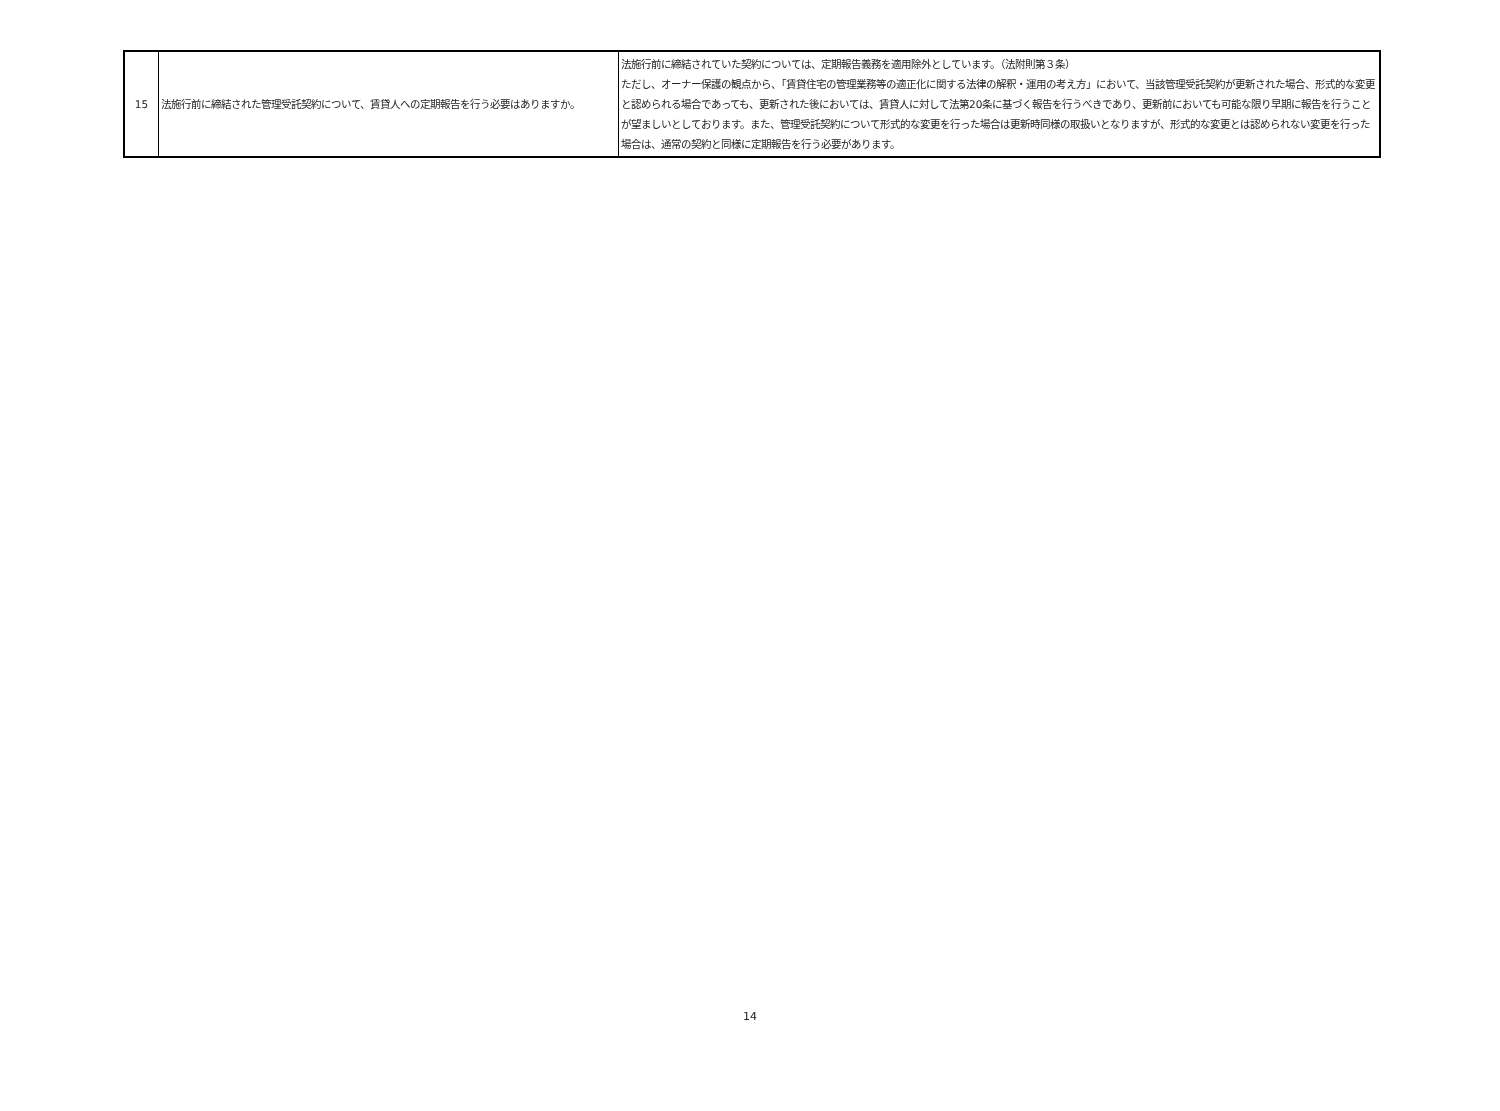| 15 | 法施行前に締結された管理受託契約について、賃貸人への定期報告を行う必要はありますか。 | 法施行前に締結されていた契約については、定期報告義務を適用除外としています。（法附則第３条） ただし、オーナー保護の観点から、「賃貸住宅の管理業務等の適正化に関する法律の解釈・運用の考え方」において、当該管理受託契約が更新された場合、形式的な変更と認められる場合であっても、更新された後においては、賃貸人に対して法第20条に基づく報告を行うべきであり、更新前においても可能な限り早期に報告を行うことが望ましいとしております。また、管理受託契約について形式的な変更を行った場合は更新時同様の取扱いとなりますが、形式的な変更とは認められない変更を行った場合は、通常の契約と同様に定期報告を行う必要があります。 |
14